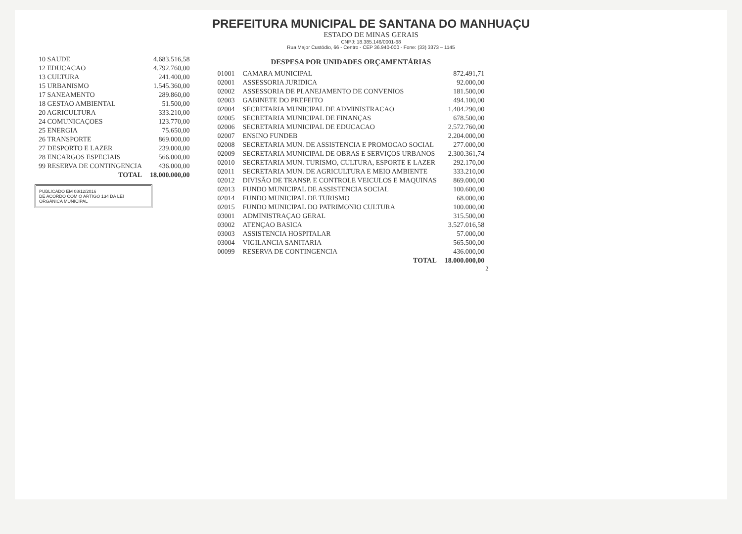PREFEITURA MUNICIPAL DE SANTANA DO MANHUAÇU
ESTADO DE MINAS GERAIS
CNPJ: 18.385.146/0001-68
Rua Major Custódio, 66 - Centro - CEP 36.940-000 - Fone: (33) 3373 – 1145
| 10 SAUDE | 4.683.516,58 |
| 12 EDUCACAO | 4.792.760,00 |
| 13 CULTURA | 241.400,00 |
| 15 URBANISMO | 1.545.360,00 |
| 17 SANEAMENTO | 289.860,00 |
| 18 GESTAO AMBIENTAL | 51.500,00 |
| 20 AGRICULTURA | 333.210,00 |
| 24 COMUNICAÇOES | 123.770,00 |
| 25 ENERGIA | 75.650,00 |
| 26 TRANSPORTE | 869.000,00 |
| 27 DESPORTO E LAZER | 239.000,00 |
| 28 ENCARGOS ESPECIAIS | 566.000,00 |
| 99 RESERVA DE CONTINGENCIA | 436.000,00 |
| TOTAL | 18.000.000,00 |
PUBLICADO EM 08/12/2016
DE ACORDO COM O ARTIGO 134 DA LEI ORGÂNICA MUNICIPAL
DESPESA POR UNIDADES ORÇAMENTÁRIAS
| 01001 | CAMARA MUNICIPAL | 872.491,71 |
| 02001 | ASSESSORIA JURIDICA | 92.000,00 |
| 02002 | ASSESSORIA DE PLANEJAMENTO DE CONVENIOS | 181.500,00 |
| 02003 | GABINETE DO PREFEITO | 494.100,00 |
| 02004 | SECRETARIA MUNICIPAL DE ADMINISTRACAO | 1.404.290,00 |
| 02005 | SECRETARIA MUNICIPAL DE FINANÇAS | 678.500,00 |
| 02006 | SECRETARIA MUNICIPAL DE EDUCACAO | 2.572.760,00 |
| 02007 | ENSINO FUNDEB | 2.204.000,00 |
| 02008 | SECRETARIA MUN. DE ASSISTENCIA E PROMOCAO SOCIAL | 277.000,00 |
| 02009 | SECRETARIA MUNICIPAL DE OBRAS E SERVIÇOS URBANOS | 2.300.361,74 |
| 02010 | SECRETARIA MUN. TURISMO, CULTURA, ESPORTE E LAZER | 292.170,00 |
| 02011 | SECRETARIA MUN. DE AGRICULTURA E MEIO AMBIENTE | 333.210,00 |
| 02012 | DIVISÃO DE TRANSP. E CONTROLE VEICULOS E MAQUINAS | 869.000,00 |
| 02013 | FUNDO MUNICIPAL DE ASSISTENCIA SOCIAL | 100.600,00 |
| 02014 | FUNDO MUNICIPAL DE TURISMO | 68.000,00 |
| 02015 | FUNDO MUNICIPAL DO PATRIMONIO CULTURA | 100.000,00 |
| 03001 | ADMINISTRAÇAO GERAL | 315.500,00 |
| 03002 | ATENÇAO BASICA | 3.527.016,58 |
| 03003 | ASSISTENCIA HOSPITALAR | 57.000,00 |
| 03004 | VIGILANCIA SANITARIA | 565.500,00 |
| 00099 | RESERVA DE CONTINGENCIA | 436.000,00 |
| | TOTAL | 18.000.000,00 |
2